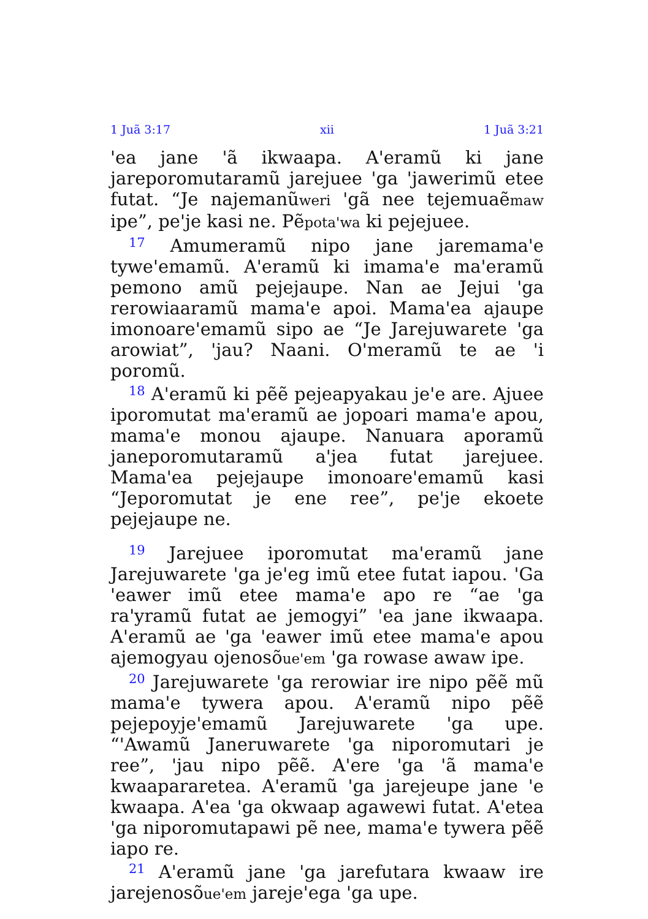1 Juã 3:17 xii 1 Juã 3:21
'ea jane 'ã ikwaapa. A'eramũ ki jane jareporomutaramũ jarejuee 'ga 'jawerimũ etee futat. “Je najemanũweri 'gã nee tejemuaẽmaw ipe”, pe'je kasi ne. Pẽpota'wa ki pejejuee.
<sup>17</sup> Amumeramũ nipo jane jaremama'e tywe'emamũ. A'eramũ ki imama'e ma'eramũ pemono amũ pejejaupe. Nan ae Jejui 'ga rerowiaaramũ mama'e apoi. Mama'ea ajaupe imonoare'emamũ sipo ae “Je Jarejuwarete 'ga arowiat”, 'jau? Naani. O'meramũ te ae 'i poromũ.
<sup>18</sup> A'eramũ ki pẽẽ pejeapyakau je'e are. Ajuee iporomutat ma'eramũ ae jopoari mama'e apou, mama'e monou ajaupe. Nanuara aporamũ janeporomutaramũ a'jea futat jarejuee. Mama'ea pejejaupe imonoare'emamũ kasi “Jeporomutat je ene ree”, pe'je ekoete pejejaupe ne.
<sup>19</sup> Jarejuee iporomutat ma'eramũ jane Jarejuwarete 'ga je'eg imũ etee futat iapou. 'Ga 'eawer imũ etee mama'e apo re “ae 'ga ra'yramũ futat ae jemogyi” 'ea jane ikwaapa. A'eramũ ae 'ga 'eawer imũ etee mama'e apou ajemogyau ojenosõue'em 'ga rowase awaw ipe.
<sup>20</sup> Jarejuwarete 'ga rerowiar ire nipo pẽẽ mũ mama'e tywera apou. A'eramũ nipo pẽẽ pejepoyje'emamũ Jarejuwarete 'ga upe. “'Awamũ Janeruwarete 'ga niporomutari je ree”, 'jau nipo pẽẽ. A'ere 'ga 'ã mama'e kwaapararetea. A'eramũ 'ga jarejeupe jane 'e kwaapa. A'ea 'ga okwaap agawewi futat. A'etea 'ga niporomutapawi pẽ nee, mama'e tywera pẽẽ iapo re.
<sup>21</sup> A'eramũ jane 'ga jarefutara kwaaw ire jarejenosõue'em jareje'ega 'ga upe.